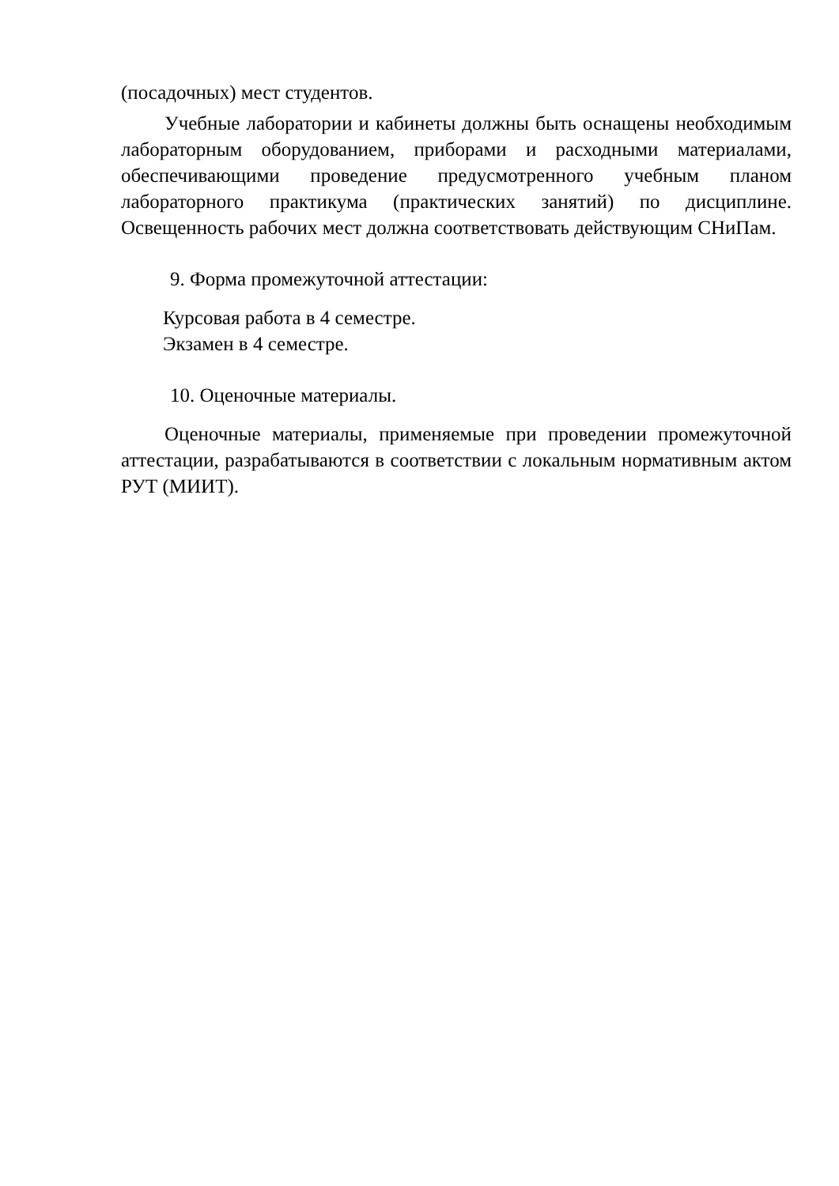(посадочных) мест студентов.
Учебные лаборатории и кабинеты должны быть оснащены необходимым лабораторным оборудованием, приборами и расходными материалами, обеспечивающими проведение предусмотренного учебным планом лабораторного практикума (практических занятий) по дисциплине. Освещенность рабочих мест должна соответствовать действующим СНиПам.
9. Форма промежуточной аттестации:
Курсовая работа в 4 семестре.
Экзамен в 4 семестре.
10. Оценочные материалы.
Оценочные материалы, применяемые при проведении промежуточной аттестации, разрабатываются в соответствии с локальным нормативным актом РУТ (МИИТ).